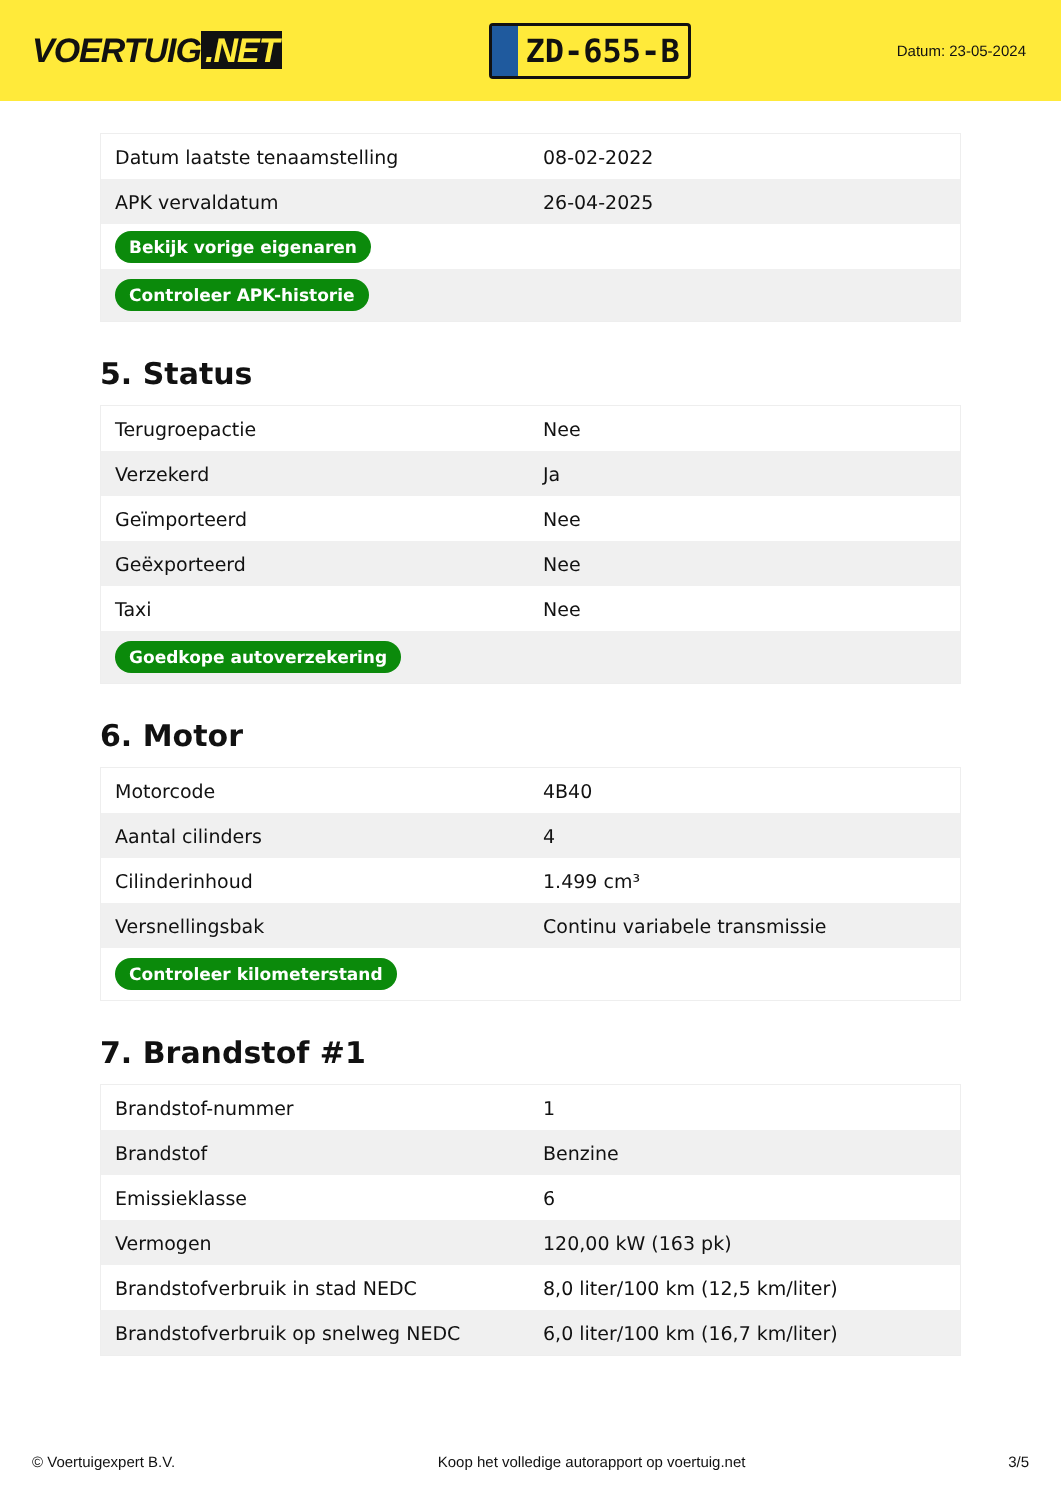VOERTUIG.NET
ZD-655-B
Datum: 23-05-2024
| Datum laatste tenaamstelling | 08-02-2022 |
| APK vervaldatum | 26-04-2025 |
| Bekijk vorige eigenaren | |
| Controleer APK-historie | |
5. Status
| Terugroepactie | Nee |
| Verzekerd | Ja |
| Geïmporteerd | Nee |
| Geëxporteerd | Nee |
| Taxi | Nee |
| Goedkope autoverzekering | |
6. Motor
| Motorcode | 4B40 |
| Aantal cilinders | 4 |
| Cilinderinhoud | 1.499 cm³ |
| Versnellingsbak | Continu variabele transmissie |
| Controleer kilometerstand | |
7. Brandstof #1
| Brandstof-nummer | 1 |
| Brandstof | Benzine |
| Emissieklasse | 6 |
| Vermogen | 120,00 kW (163 pk) |
| Brandstofverbruik in stad NEDC | 8,0 liter/100 km (12,5 km/liter) |
| Brandstofverbruik op snelweg NEDC | 6,0 liter/100 km (16,7 km/liter) |
© Voertuigexpert B.V. Koop het volledige autorapport op voertuig.net 3/5